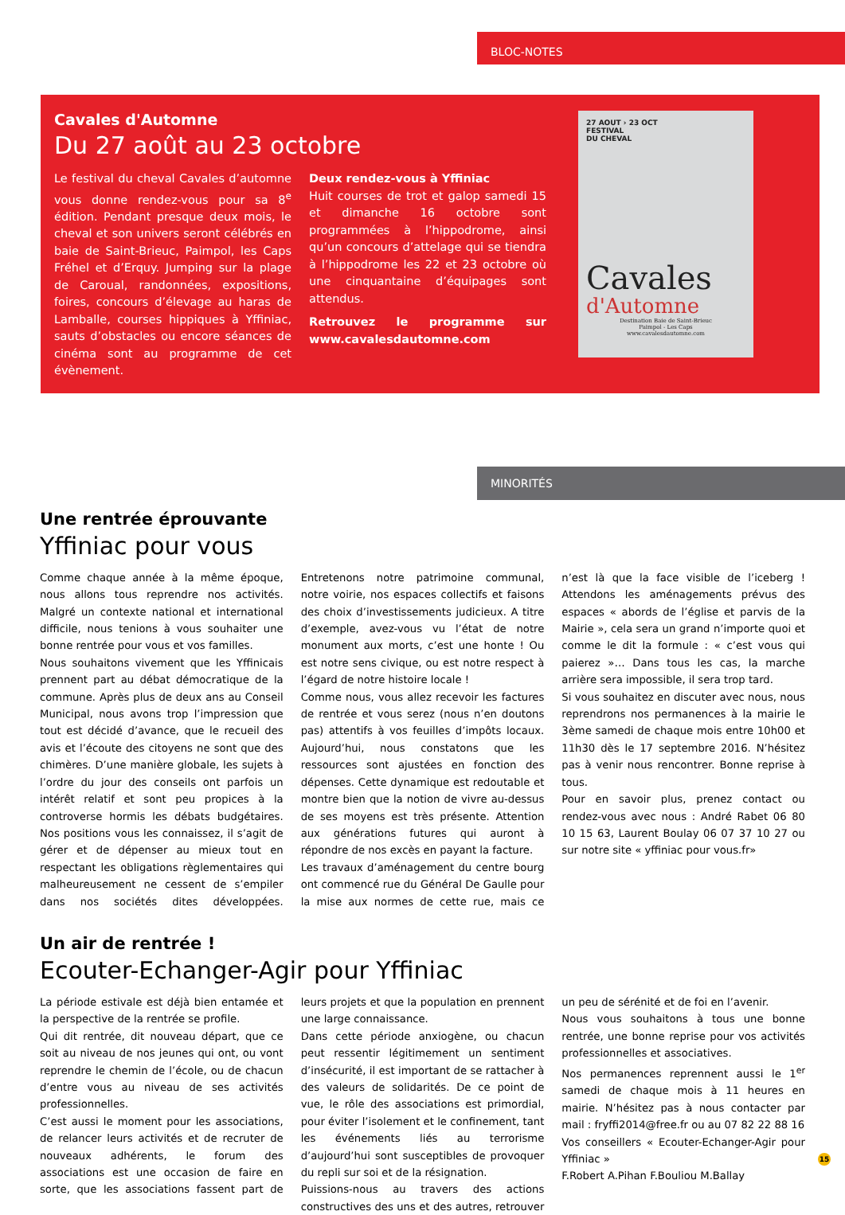BLOC-NOTES
Cavales d'Automne
Du 27 août au 23 octobre
Le festival du cheval Cavales d’automne vous donne rendez-vous pour sa 8<sup>e</sup> édition. Pendant presque deux mois, le cheval et son univers seront célébrés en baie de Saint-Brieuc, Paimpol, les Caps Fréhel et d’Erquy. Jumping sur la plage de Caroual, randonnées, expositions, foires, concours d’élevage au haras de Lamballe, courses hippiques à Yffiniac, sauts d’obstacles ou encore séances de cinéma sont au programme de cet évènement.
Deux rendez-vous à Yffiniac
Huit courses de trot et galop samedi 15 et dimanche 16 octobre sont programmées à l’hippodrome, ainsi qu’un concours d’attelage qui se tiendra à l’hippodrome les 22 et 23 octobre où une cinquantaine d’équipages sont attendus.
Retrouvez le programme sur www.cavalesdautomne.com
27 AOUT › 23 OCT
FESTIVAL
DU CHEVAL
Cavales
d'Automne
Destination Baie de Saint-Brieuc
Paimpol - Les Caps
www.cavalesdautomne.com
MINORITÉS
Une rentrée éprouvante
Yffiniac pour vous
Comme chaque année à la même époque, nous allons tous reprendre nos activités. Malgré un contexte national et international difficile, nous tenions à vous souhaiter une bonne rentrée pour vous et vos familles.
Nous souhaitons vivement que les Yffinicais prennent part au débat démocratique de la commune. Après plus de deux ans au Conseil Municipal, nous avons trop l’impression que tout est décidé d’avance, que le recueil des avis et l’écoute des citoyens ne sont que des chimères. D’une manière globale, les sujets à l’ordre du jour des conseils ont parfois un intérêt relatif et sont peu propices à la controverse hormis les débats budgétaires. Nos positions vous les connaissez, il s’agit de gérer et de dépenser au mieux tout en respectant les obligations règlementaires qui malheureusement ne cessent de s’empiler dans nos sociétés dites développées. Entretenons notre patrimoine communal, notre voirie, nos espaces collectifs et faisons des choix d’investissements judicieux. A titre d’exemple, avez-vous vu l’état de notre monument aux morts, c’est une honte ! Ou est notre sens civique, ou est notre respect à l’égard de notre histoire locale !
Comme nous, vous allez recevoir les factures de rentrée et vous serez (nous n’en doutons pas) attentifs à vos feuilles d’impôts locaux. Aujourd’hui, nous constatons que les ressources sont ajustées en fonction des dépenses. Cette dynamique est redoutable et montre bien que la notion de vivre au-dessus de ses moyens est très présente. Attention aux générations futures qui auront à répondre de nos excès en payant la facture.
Les travaux d’aménagement du centre bourg ont commencé rue du Général De Gaulle pour la mise aux normes de cette rue, mais ce n’est là que la face visible de l’iceberg ! Attendons les aménagements prévus des espaces « abords de l’église et parvis de la Mairie », cela sera un grand n’importe quoi et comme le dit la formule : « c’est vous qui paierez »… Dans tous les cas, la marche arrière sera impossible, il sera trop tard.
Si vous souhaitez en discuter avec nous, nous reprendrons nos permanences à la mairie le 3ème samedi de chaque mois entre 10h00 et 11h30 dès le 17 septembre 2016. N’hésitez pas à venir nous rencontrer. Bonne reprise à tous.
Pour en savoir plus, prenez contact ou rendez-vous avec nous : André Rabet 06 80 10 15 63, Laurent Boulay 06 07 37 10 27 ou sur notre site « yffiniac pour vous.fr»
Un air de rentrée !
Ecouter-Echanger-Agir pour Yffiniac
La période estivale est déjà bien entamée et la perspective de la rentrée se profile.
Qui dit rentrée, dit nouveau départ, que ce soit au niveau de nos jeunes qui ont, ou vont reprendre le chemin de l’école, ou de chacun d’entre vous au niveau de ses activités professionnelles.
C’est aussi le moment pour les associations, de relancer leurs activités et de recruter de nouveaux adhérents, le forum des associations est une occasion de faire en sorte, que les associations fassent part de leurs projets et que la population en prennent une large connaissance.
Dans cette période anxiogène, ou chacun peut ressentir légitimement un sentiment d’insécurité, il est important de se rattacher à des valeurs de solidarités. De ce point de vue, le rôle des associations est primordial, pour éviter l’isolement et le confinement, tant les événements liés au terrorisme d’aujourd’hui sont susceptibles de provoquer du repli sur soi et de la résignation.
Puissions-nous au travers des actions constructives des uns et des autres, retrouver un peu de sérénité et de foi en l’avenir.
Nous vous souhaitons à tous une bonne rentrée, une bonne reprise pour vos activités professionnelles et associatives.
Nos permanences reprennent aussi le 1<sup>er</sup> samedi de chaque mois à 11 heures en mairie. N’hésitez pas à nous contacter par mail : fryffi2014@free.fr ou au 07 82 22 88 16
Vos conseillers « Ecouter-Echanger-Agir pour Yffiniac »
F.Robert A.Pihan F.Bouliou M.Ballay
15